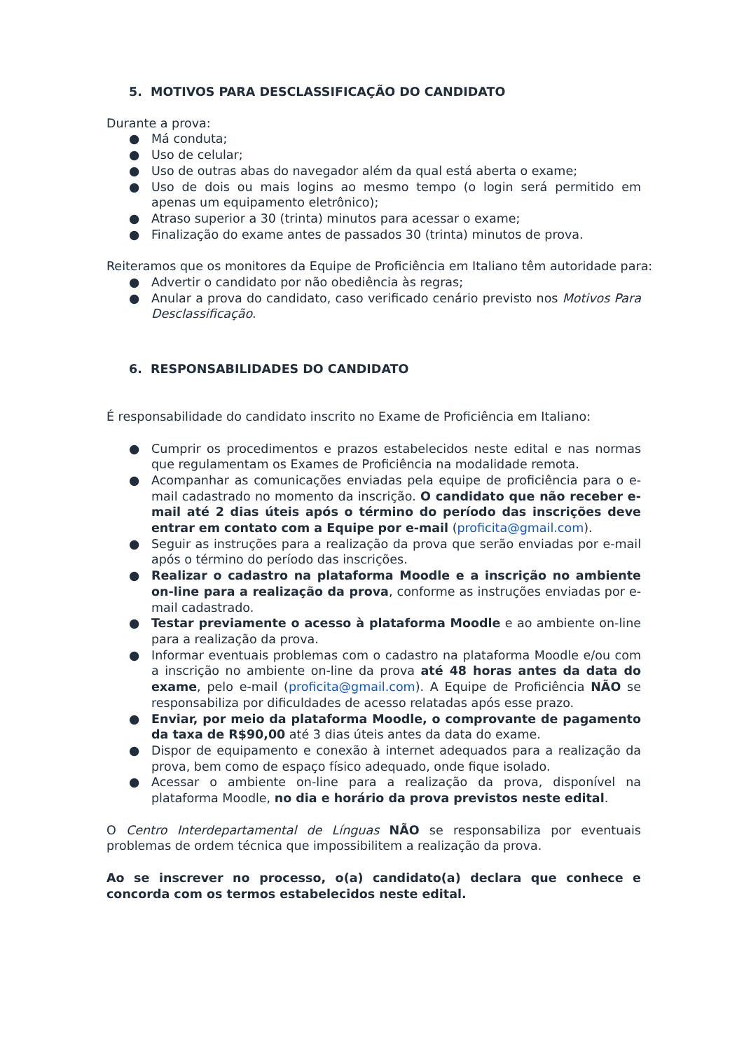5. MOTIVOS PARA DESCLASSIFICAÇÃO DO CANDIDATO
Durante a prova:
● Má conduta;
● Uso de celular;
● Uso de outras abas do navegador além da qual está aberta o exame;
● Uso de dois ou mais logins ao mesmo tempo (o login será permitido em apenas um equipamento eletrônico);
● Atraso superior a 30 (trinta) minutos para acessar o exame;
● Finalização do exame antes de passados 30 (trinta) minutos de prova.
Reiteramos que os monitores da Equipe de Proficiência em Italiano têm autoridade para:
● Advertir o candidato por não obediência às regras;
● Anular a prova do candidato, caso verificado cenário previsto nos Motivos Para Desclassificação.
6. RESPONSABILIDADES DO CANDIDATO
É responsabilidade do candidato inscrito no Exame de Proficiência em Italiano:
● Cumprir os procedimentos e prazos estabelecidos neste edital e nas normas que regulamentam os Exames de Proficiência na modalidade remota.
● Acompanhar as comunicações enviadas pela equipe de proficiência para o e-mail cadastrado no momento da inscrição. O candidato que não receber e-mail até 2 dias úteis após o término do período das inscrições deve entrar em contato com a Equipe por e-mail (proficita@gmail.com).
● Seguir as instruções para a realização da prova que serão enviadas por e-mail após o término do período das inscrições.
● Realizar o cadastro na plataforma Moodle e a inscrição no ambiente on-line para a realização da prova, conforme as instruções enviadas por e-mail cadastrado.
● Testar previamente o acesso à plataforma Moodle e ao ambiente on-line para a realização da prova.
● Informar eventuais problemas com o cadastro na plataforma Moodle e/ou com a inscrição no ambiente on-line da prova até 48 horas antes da data do exame, pelo e-mail (proficita@gmail.com). A Equipe de Proficiência NÃO se responsabiliza por dificuldades de acesso relatadas após esse prazo.
● Enviar, por meio da plataforma Moodle, o comprovante de pagamento da taxa de R$90,00 até 3 dias úteis antes da data do exame.
● Dispor de equipamento e conexão à internet adequados para a realização da prova, bem como de espaço físico adequado, onde fique isolado.
● Acessar o ambiente on-line para a realização da prova, disponível na plataforma Moodle, no dia e horário da prova previstos neste edital.
O Centro Interdepartamental de Línguas NÃO se responsabiliza por eventuais problemas de ordem técnica que impossibilitem a realização da prova.
Ao se inscrever no processo, o(a) candidato(a) declara que conhece e concorda com os termos estabelecidos neste edital.